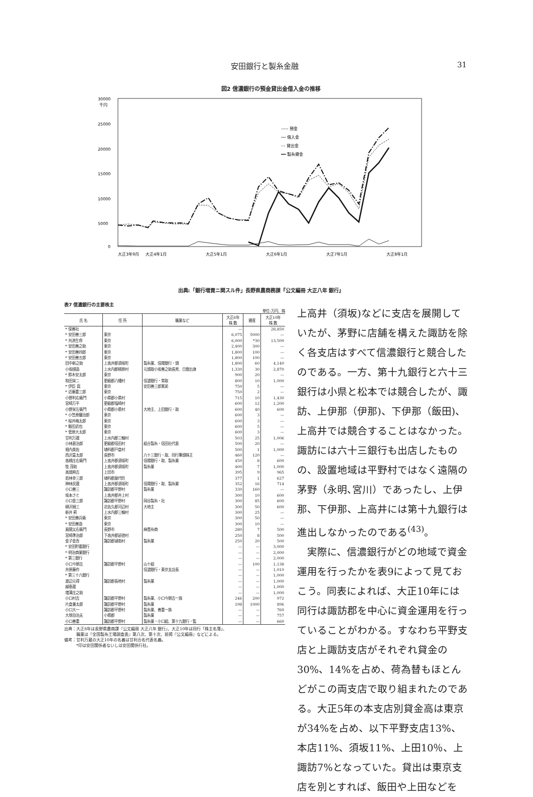安田銀行と製糸金融 31
図2 信濃銀行の預金貸出金借入金の推移
30000
千円
25000
20000
15000
10000
5000
0
----- 預金
── 借入金
-·- 貸出金
━━ 製糸資金
大正3年9月
大正4年1月
大正5年1月
大正6年1月
大正7年1月
大正8年1月
出典:「銀行増資ニ関スル件」長野県農商務課『公文編冊 大正八年 銀行』
表7 信濃銀行の主要株主
単位:万円、株
| 氏 名 | 住 所 | 職業など | 大正8年 株 数 | 資産 | 大正10年 株 数 |
| --- | --- | --- | --- | --- | --- |
| * 保善社 | | | — | | 28,850 |
| * 安田善三郎 | 東京 | | 6,075 | 5000 | — |
| * 共済生命 | 東京 | | 6,000 | *30 | 13,500 |
| * 安田善之助 | 東京 | | 2,400 | 300 | — |
| * 安田善四郎 | 東京 | | 1,800 | 100 | — |
| * 安田善五郎 | 東京 | | 1,800 | 100 | — |
| 田中新之助 | 上高井郡須坂町 | 製糸業、信陽銀行・頭 | 1,800 | 60 | 4,140 |
| 小坂順造 | 上水内郡柳原村 | 元頭取小坂善之助長男、日銀出身 | 1,330 | 30 | 2,870 |
| * 鈴木安太郎 | 東京 | | 900 | 20 | — |
| 和田栄二 | 更級郡八幡村 | 信濃銀行・常取 | 800 | 10 | 1,000 |
| * 伊臣 眞 | 東京 | 安田善三郎実弟 | 750 | 5 | — |
| * 近藤重三郎 | 東京 | | 750 | 2 | — |
| 小野利右衛門 | 小県郡小県村 | | 715 | 10 | 1,430 |
| 宮崎万平 | 更級郡塩崎村 | | 600 | 12 | 1,200 |
| 小野栄左衛門 | 小県郡小県村 | 大地主、上田銀行・取 | 600 | 40 | 600 |
| * 小笠原鐵治郎 | 東京 | | 600 | 3 | — |
| * 桜井梅太郎 | 東京 | | 600 | 3 | — |
| * 飯田武也 | 東京 | | 600 | 5 | — |
| * 菅原大太郎 | 東京 | | 600 | 3 | — |
| 甘利万蔵 | 上水内郡三輪村 | | 503 | 25 | 1,006 |
| 小林直治郎 | 更級郡信田村 | 組合製糸・信田社代表 | 500 | 20 | — |
| 堀内美佐 | 埴科郡戸倉村 | | 500 | 1 | 1,000 |
| 西沢喜太郎 | 長野市 | 六十三銀行・取、同行筆頭株主 | 460 | 120 | — |
| 高橋庄右衛門 | 上高井郡須坂町 | 信陽銀行・取、製糸業 | 450 | 8 | 600 |
| 牧 茂助 | 上高井郡須坂町 | 製糸業 | 400 | 7 | 1,000 |
| 高畑興吉 | 上田市 | | 395 | 9 | 965 |
| 若林幸三郎 | 埴科郡屋代町 | | 377 | 1 | 627 |
| 神林民蔵 | 上高井郡須坂町 | 信陽銀行・取、製糸業 | 352 | 16 | 714 |
| 小口善三 | 諏訪郡平野村 | 製糸業 | 330 | 160 | — |
| 坂本さと | 上高井郡井上村 | | 300 | 10 | 600 |
| 小口金三郎 | 諏訪郡平野村 | 岡谷製糸・社 | 300 | 85 | 600 |
| 柳沢禎三 | 北佐久郡河辺村 | 大地主 | 300 | 50 | 600 |
| 新井 昇 | 上水内郡三輪村 | | 300 | 25 | — |
| * 安田善兵衛 | 東京 | | 300 | 50 | — |
| * 安田善造 | 東京 | | 300 | 10 | — |
| 風間又右衛門 | 長野市 | 麻畳糸商 | 280 | 7 | 500 |
| 宮崎準治郎 | 下高井郡延徳村 | | 250 | 8 | 500 |
| 金子金吾 | 諏訪郡湖南村 | 製糸業 | 250 | 20 | 500 |
| * 安田貯蓄銀行 | | | — | — | 3,000 |
| * 明治商業銀行 | | | — | — | 2,000 |
| * 第三銀行 | | | — | — | 2,000 |
| 小口今朝吉 | 諏訪郡平野村 | 山十組 | — | 100 | 1,138 |
| 井原藤作 | | 信濃銀行・東京支店長 | — | — | 1,010 |
| * 第三十六銀行 | | | — | — | 1,000 |
| 渡辺元得 | 諏訪郡長地村 | 製糸業 | — | — | 1,000 |
| 越泰蔵 | | | — | — | 1,000 |
| 増澤庄之助 | | | — | — | 1,000 |
| 小口村吉 | 諏訪郡平野村 | 製糸業、小口今朝吉一族 | 246 | 200 | 972 |
| 片倉兼太郎 | 諏訪郡平野村 | 製糸業 | 198 | 1000 | 896 |
| 小口大一 | 諏訪郡平野村 | 製糸業、善重一族 | — | — | 760 |
| 大塚自治夫 | 小県郡 | 製糸業 | — | — | 757 |
| 小口善重 | 諏訪郡平野村 | 製糸業・小口組、第十九銀行・監 | — | — | 660 |
出典：大正8年は長野県農商課『公文編冊 大正八年 銀行』、大正10年は同行「株主名簿」、
　　　職業は『全国製糸工場調査表』第八次、第十次、前掲『公文編冊』などによる。
備考：甘利万蔵の大正10年の名義は甘利合名代表名義。
　　　*印は安田関係者ないしは安田関係行社。
上高井（須坂)などに支店を展開していたが、茅野に店舗を構えた諏訪を除く各支店はすべて信濃銀行と競合したのである。一方、第十九銀行と六十三銀行は小県と松本では競合したが、諏訪、上伊那（伊那)、下伊那（飯田)、上高井では競合することはなかった。諏訪には六十三銀行も出店したものの、設置地域は平野村ではなく遠隔の茅野（永明､宮川）であったし、上伊那、下伊那、上高井には第十九銀行は進出しなかったのである<sup>(43)</sup>。
　実際に、信濃銀行がどの地域で資金運用を行ったかを表9によって見ておこう。同表によれば、大正10年には同行は諏訪郡を中心に資金運用を行っていることがわかる。すなわち平野支店と上諏訪支店がそれぞれ貸金の30%、14%を占め、荷為替もほとんどがこの両支店で取り組まれたのである。大正5年の本支店別貸金高は東京が34%を占め、以下平野支店13%、本店11%、須坂11%、上田10％、上諏訪7%となっていた。貸出は東京支店を別とすれば、飯田や上田などを